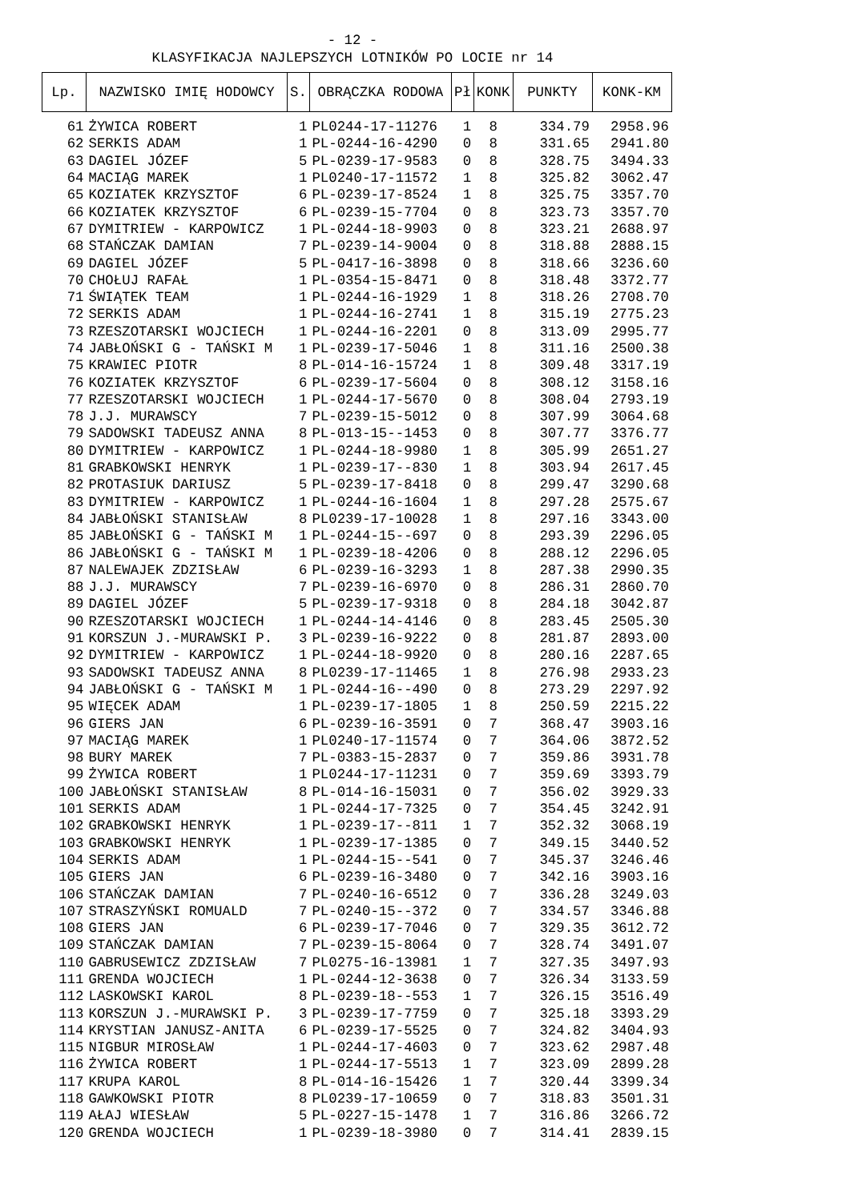- 12 -
KLASYFIKACJA NAJLEPSZYCH LOTNIKÓW PO LOCIE nr 14
| Lp. | NAZWISKO IMIĘ HODOWCY | S. | OBRĄCZKA RODOWA | Pł | KONK | PUNKTY | KONK-KM |
| --- | --- | --- | --- | --- | --- | --- | --- |
| 61 | ŻYWICA ROBERT | 1 | PL0244-17-11276 | 1 | 8 | 334.79 | 2958.96 |
| 62 | SERKIS ADAM | 1 | PL-0244-16-4290 | 0 | 8 | 331.65 | 2941.80 |
| 63 | DAGIEL JÓZEF | 5 | PL-0239-17-9583 | 0 | 8 | 328.75 | 3494.33 |
| 64 | MACIĄG MAREK | 1 | PL0240-17-11572 | 1 | 8 | 325.82 | 3062.47 |
| 65 | KOZIATEK KRZYSZTOF | 6 | PL-0239-17-8524 | 1 | 8 | 325.75 | 3357.70 |
| 66 | KOZIATEK KRZYSZTOF | 6 | PL-0239-15-7704 | 0 | 8 | 323.73 | 3357.70 |
| 67 | DYMITRIEW - KARPOWICZ | 1 | PL-0244-18-9903 | 0 | 8 | 323.21 | 2688.97 |
| 68 | STAŃCZAK DAMIAN | 7 | PL-0239-14-9004 | 0 | 8 | 318.88 | 2888.15 |
| 69 | DAGIEL JÓZEF | 5 | PL-0417-16-3898 | 0 | 8 | 318.66 | 3236.60 |
| 70 | CHOŁUJ RAFAŁ | 1 | PL-0354-15-8471 | 0 | 8 | 318.48 | 3372.77 |
| 71 | ŚWIĄTEK TEAM | 1 | PL-0244-16-1929 | 1 | 8 | 318.26 | 2708.70 |
| 72 | SERKIS ADAM | 1 | PL-0244-16-2741 | 1 | 8 | 315.19 | 2775.23 |
| 73 | RZESZOTARSKI WOJCIECH | 1 | PL-0244-16-2201 | 0 | 8 | 313.09 | 2995.77 |
| 74 | JABŁOŃSKI G - TAŃSKI M | 1 | PL-0239-17-5046 | 1 | 8 | 311.16 | 2500.38 |
| 75 | KRAWIEC PIOTR | 8 | PL-014-16-15724 | 1 | 8 | 309.48 | 3317.19 |
| 76 | KOZIATEK KRZYSZTOF | 6 | PL-0239-17-5604 | 0 | 8 | 308.12 | 3158.16 |
| 77 | RZESZOTARSKI WOJCIECH | 1 | PL-0244-17-5670 | 0 | 8 | 308.04 | 2793.19 |
| 78 | J.J. MURAWSCY | 7 | PL-0239-15-5012 | 0 | 8 | 307.99 | 3064.68 |
| 79 | SADOWSKI TADEUSZ ANNA | 8 | PL-013-15--1453 | 0 | 8 | 307.77 | 3376.77 |
| 80 | DYMITRIEW - KARPOWICZ | 1 | PL-0244-18-9980 | 1 | 8 | 305.99 | 2651.27 |
| 81 | GRABKOWSKI HENRYK | 1 | PL-0239-17--830 | 1 | 8 | 303.94 | 2617.45 |
| 82 | PROTASIUK DARIUSZ | 5 | PL-0239-17-8418 | 0 | 8 | 299.47 | 3290.68 |
| 83 | DYMITRIEW - KARPOWICZ | 1 | PL-0244-16-1604 | 1 | 8 | 297.28 | 2575.67 |
| 84 | JABŁOŃSKI STANISŁAW | 8 | PL0239-17-10028 | 1 | 8 | 297.16 | 3343.00 |
| 85 | JABŁOŃSKI G - TAŃSKI M | 1 | PL-0244-15--697 | 0 | 8 | 293.39 | 2296.05 |
| 86 | JABŁOŃSKI G - TAŃSKI M | 1 | PL-0239-18-4206 | 0 | 8 | 288.12 | 2296.05 |
| 87 | NALEWAJEK ZDZISŁAW | 6 | PL-0239-16-3293 | 1 | 8 | 287.38 | 2990.35 |
| 88 | J.J. MURAWSCY | 7 | PL-0239-16-6970 | 0 | 8 | 286.31 | 2860.70 |
| 89 | DAGIEL JÓZEF | 5 | PL-0239-17-9318 | 0 | 8 | 284.18 | 3042.87 |
| 90 | RZESZOTARSKI WOJCIECH | 1 | PL-0244-14-4146 | 0 | 8 | 283.45 | 2505.30 |
| 91 | KORSZUN J.-MURAWSKI P. | 3 | PL-0239-16-9222 | 0 | 8 | 281.87 | 2893.00 |
| 92 | DYMITRIEW - KARPOWICZ | 1 | PL-0244-18-9920 | 0 | 8 | 280.16 | 2287.65 |
| 93 | SADOWSKI TADEUSZ ANNA | 8 | PL0239-17-11465 | 1 | 8 | 276.98 | 2933.23 |
| 94 | JABŁOŃSKI G - TAŃSKI M | 1 | PL-0244-16--490 | 0 | 8 | 273.29 | 2297.92 |
| 95 | WIĘCEK ADAM | 1 | PL-0239-17-1805 | 1 | 8 | 250.59 | 2215.22 |
| 96 | GIERS JAN | 6 | PL-0239-16-3591 | 0 | 7 | 368.47 | 3903.16 |
| 97 | MACIĄG MAREK | 1 | PL0240-17-11574 | 0 | 7 | 364.06 | 3872.52 |
| 98 | BURY MAREK | 7 | PL-0383-15-2837 | 0 | 7 | 359.86 | 3931.78 |
| 99 | ŻYWICA ROBERT | 1 | PL0244-17-11231 | 0 | 7 | 359.69 | 3393.79 |
| 100 | JABŁOŃSKI STANISŁAW | 8 | PL-014-16-15031 | 0 | 7 | 356.02 | 3929.33 |
| 101 | SERKIS ADAM | 1 | PL-0244-17-7325 | 0 | 7 | 354.45 | 3242.91 |
| 102 | GRABKOWSKI HENRYK | 1 | PL-0239-17--811 | 1 | 7 | 352.32 | 3068.19 |
| 103 | GRABKOWSKI HENRYK | 1 | PL-0239-17-1385 | 0 | 7 | 349.15 | 3440.52 |
| 104 | SERKIS ADAM | 1 | PL-0244-15--541 | 0 | 7 | 345.37 | 3246.46 |
| 105 | GIERS JAN | 6 | PL-0239-16-3480 | 0 | 7 | 342.16 | 3903.16 |
| 106 | STAŃCZAK DAMIAN | 7 | PL-0240-16-6512 | 0 | 7 | 336.28 | 3249.03 |
| 107 | STRASZYŃSKI ROMUALD | 7 | PL-0240-15--372 | 0 | 7 | 334.57 | 3346.88 |
| 108 | GIERS JAN | 6 | PL-0239-17-7046 | 0 | 7 | 329.35 | 3612.72 |
| 109 | STAŃCZAK DAMIAN | 7 | PL-0239-15-8064 | 0 | 7 | 328.74 | 3491.07 |
| 110 | GABRUSEWICZ ZDZISŁAW | 7 | PL0275-16-13981 | 1 | 7 | 327.35 | 3497.93 |
| 111 | GRENDA WOJCIECH | 1 | PL-0244-12-3638 | 0 | 7 | 326.34 | 3133.59 |
| 112 | LASKOWSKI KAROL | 8 | PL-0239-18--553 | 1 | 7 | 326.15 | 3516.49 |
| 113 | KORSZUN J.-MURAWSKI P. | 3 | PL-0239-17-7759 | 0 | 7 | 325.18 | 3393.29 |
| 114 | KRYSTIAN JANUSZ-ANITA | 6 | PL-0239-17-5525 | 0 | 7 | 324.82 | 3404.93 |
| 115 | NIGBUR MIROSŁAW | 1 | PL-0244-17-4603 | 0 | 7 | 323.62 | 2987.48 |
| 116 | ŻYWICA ROBERT | 1 | PL-0244-17-5513 | 1 | 7 | 323.09 | 2899.28 |
| 117 | KRUPA KAROL | 8 | PL-014-16-15426 | 1 | 7 | 320.44 | 3399.34 |
| 118 | GAWKOWSKI PIOTR | 8 | PL0239-17-10659 | 0 | 7 | 318.83 | 3501.31 |
| 119 | AŁAJ WIESŁAW | 5 | PL-0227-15-1478 | 1 | 7 | 316.86 | 3266.72 |
| 120 | GRENDA WOJCIECH | 1 | PL-0239-18-3980 | 0 | 7 | 314.41 | 2839.15 |